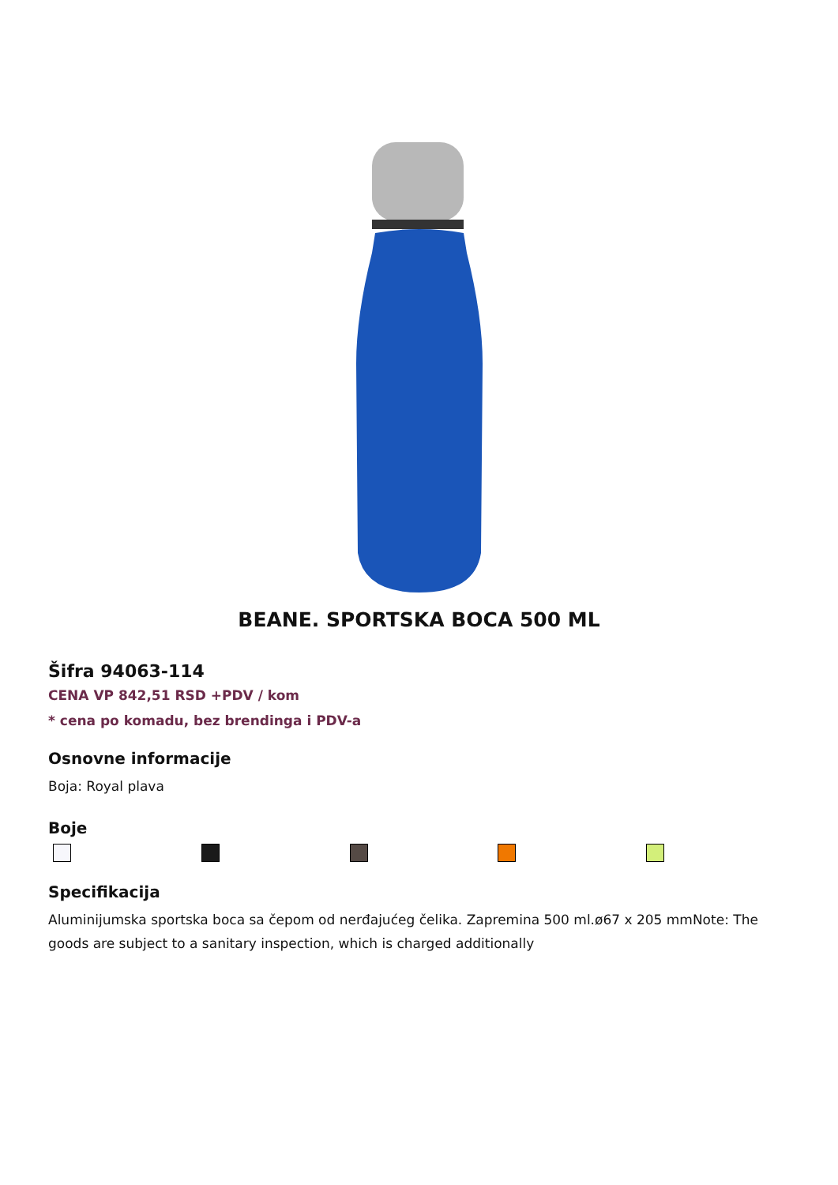BEANE. SPORTSKA BOCA 500 ML
Šifra 94063-114
CENA VP 842,51 RSD +PDV / kom
* cena po komadu, bez brendinga i PDV-a
Osnovne informacije
Boja: Royal plava
Boje
Specifikacija
Aluminijumska sportska boca sa čepom od nerđajućeg čelika. Zapremina 500 ml.ø67 x 205 mmNote: The goods are subject to a sanitary inspection, which is charged additionally